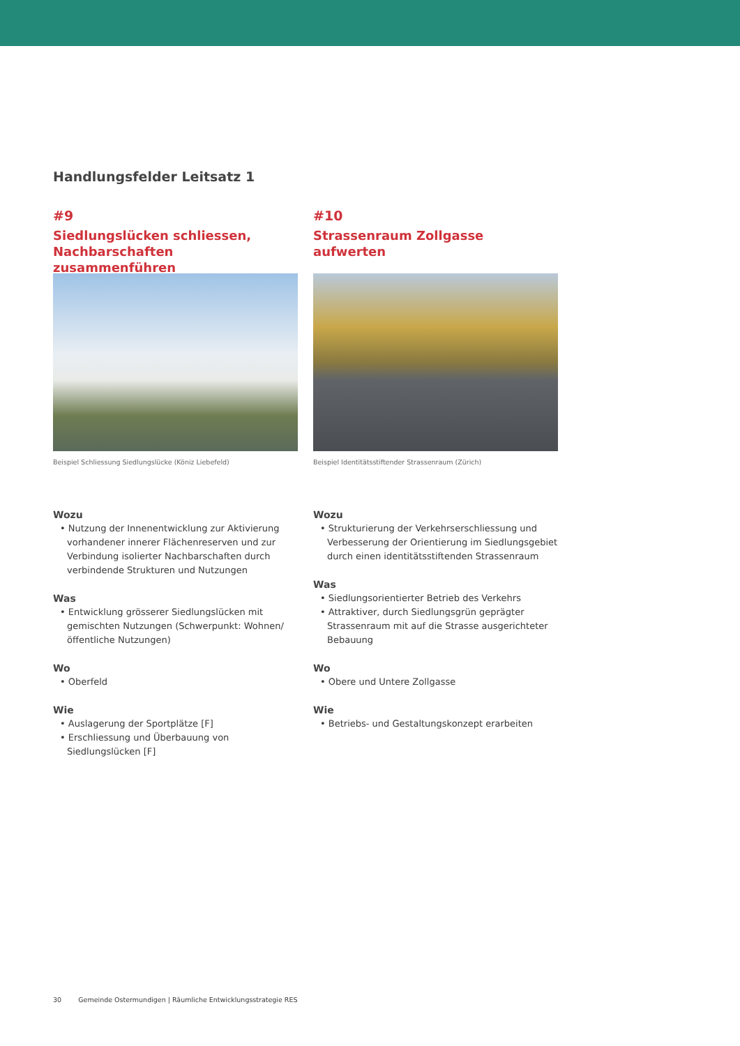Handlungsfelder Leitsatz 1
#9
Siedlungslücken schliessen,
Nachbarschaften zusammenführen
Beispiel Schliessung Siedlungslücke (Köniz Liebefeld)
Wozu
• Nutzung der Innenentwicklung zur Aktivierung vorhandener innerer Flächenreserven und zur Verbindung isolierter Nachbarschaften durch verbindende Strukturen und Nutzungen
Was
• Entwicklung grösserer Siedlungslücken mit gemischten Nutzungen (Schwerpunkt: Wohnen/öffentliche Nutzungen)
Wo
• Oberfeld
Wie
• Auslagerung der Sportplätze [F]
• Erschliessung und Überbauung von Siedlungslücken [F]
#10
Strassenraum Zollgasse
aufwerten
Beispiel Identitätsstiftender Strassenraum (Zürich)
Wozu
• Strukturierung der Verkehrserschliessung und Verbesserung der Orientierung im Siedlungsgebiet durch einen identitätsstiftenden Strassenraum
Was
• Siedlungsorientierter Betrieb des Verkehrs
• Attraktiver, durch Siedlungsgrün geprägter Strassenraum mit auf die Strasse ausgerichteter Bebauung
Wo
• Obere und Untere Zollgasse
Wie
• Betriebs- und Gestaltungskonzept erarbeiten
30 Gemeinde Ostermundigen | Räumliche Entwicklungsstrategie RES